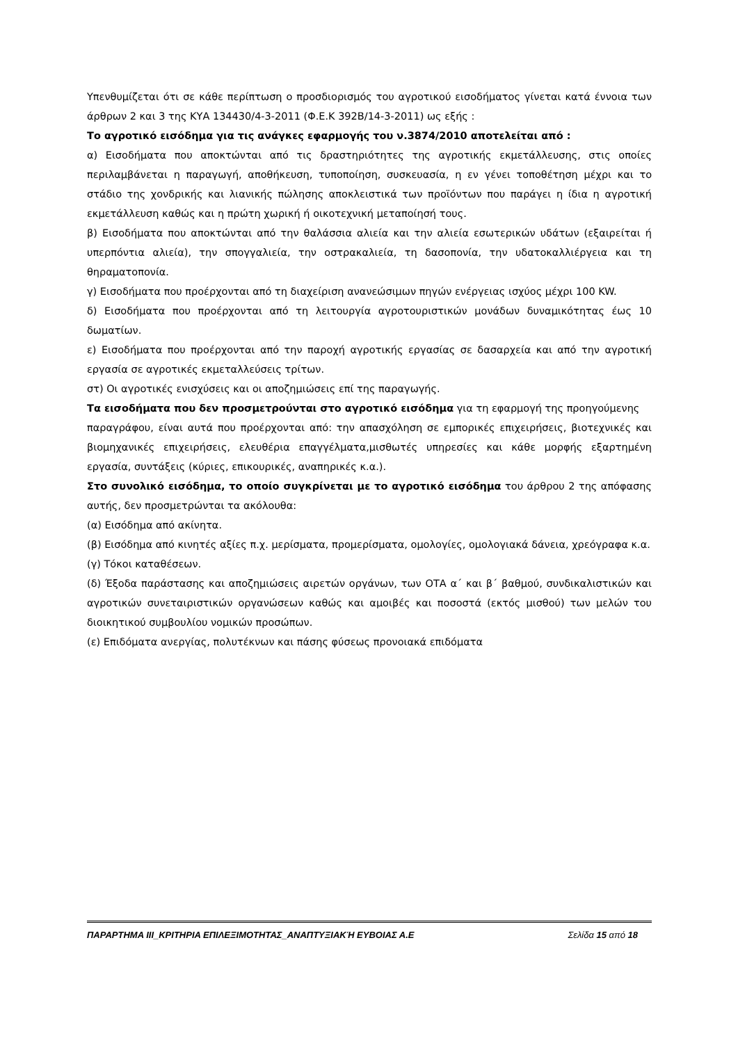Υπενθυμίζεται ότι σε κάθε περίπτωση ο προσδιορισμός του αγροτικού εισοδήματος γίνεται κατά έννοια των άρθρων 2 και 3 της ΚΥΑ 134430/4-3-2011 (Φ.Ε.Κ 392Β/14-3-2011) ως εξής :
Το αγροτικό εισόδημα για τις ανάγκες εφαρμογής του ν.3874/2010 αποτελείται από :
α) Εισοδήματα που αποκτώνται από τις δραστηριότητες της αγροτικής εκμετάλλευσης, στις οποίες περιλαμβάνεται η παραγωγή, αποθήκευση, τυποποίηση, συσκευασία, η εν γένει τοποθέτηση μέχρι και το στάδιο της χονδρικής και λιανικής πώλησης αποκλειστικά των προϊόντων που παράγει η ίδια η αγροτική εκμετάλλευση καθώς και η πρώτη χωρική ή οικοτεχνική μεταποίησή τους.
β) Εισοδήματα που αποκτώνται από την θαλάσσια αλιεία και την αλιεία εσωτερικών υδάτων (εξαιρείται ή υπερπόντια αλιεία), την σπογγαλιεία, την οστρακαλιεία, τη δασοπονία, την υδατοκαλλιέργεια και τη θηραματοπονία.
γ) Εισοδήματα που προέρχονται από τη διαχείριση ανανεώσιμων πηγών ενέργειας ισχύος μέχρι 100 KW.
δ) Εισοδήματα που προέρχονται από τη λειτουργία αγροτουριστικών μονάδων δυναμικότητας έως 10 δωματίων.
ε) Εισοδήματα που προέρχονται από την παροχή αγροτικής εργασίας σε δασαρχεία και από την αγροτική εργασία σε αγροτικές εκμεταλλεύσεις τρίτων.
στ) Οι αγροτικές ενισχύσεις και οι αποζημιώσεις επί της παραγωγής.
Τα εισοδήματα που δεν προσμετρούνται στο αγροτικό εισόδημα για τη εφαρμογή της προηγούμενης
παραγράφου, είναι αυτά που προέρχονται από: την απασχόληση σε εμπορικές επιχειρήσεις, βιοτεχνικές και βιομηχανικές επιχειρήσεις, ελευθέρια επαγγέλματα,μισθωτές υπηρεσίες και κάθε μορφής εξαρτημένη εργασία, συντάξεις (κύριες, επικουρικές, αναπηρικές κ.α.).
Στο συνολικό εισόδημα, το οποίο συγκρίνεται με το αγροτικό εισόδημα του άρθρου 2 της απόφασης αυτής, δεν προσμετρώνται τα ακόλουθα:
(α) Εισόδημα από ακίνητα.
(β) Εισόδημα από κινητές αξίες π.χ. μερίσματα, προμερίσματα, ομολογίες, ομολογιακά δάνεια, χρεόγραφα κ.α.
(γ) Τόκοι καταθέσεων.
(δ) Έξοδα παράστασης και αποζημιώσεις αιρετών οργάνων, των ΟΤΑ α΄ και β΄ βαθμού, συνδικαλιστικών και αγροτικών συνεταιριστικών οργανώσεων καθώς και αμοιβές και ποσοστά (εκτός μισθού) των μελών του διοικητικού συμβουλίου νομικών προσώπων.
(ε) Επιδόματα ανεργίας, πολυτέκνων και πάσης φύσεως προνοιακά επιδόματα
ΠΑΡΑΡΤΗΜΑ ΙΙΙ_ΚΡΙΤΗΡΙΑ ΕΠΙΛΕΞΙΜΟΤΗΤΑΣ_ΑΝΑΠΤΥΞΙΑΚΉ ΕΥΒΟΙΑΣ Α.Ε Σελίδα 15 από 18